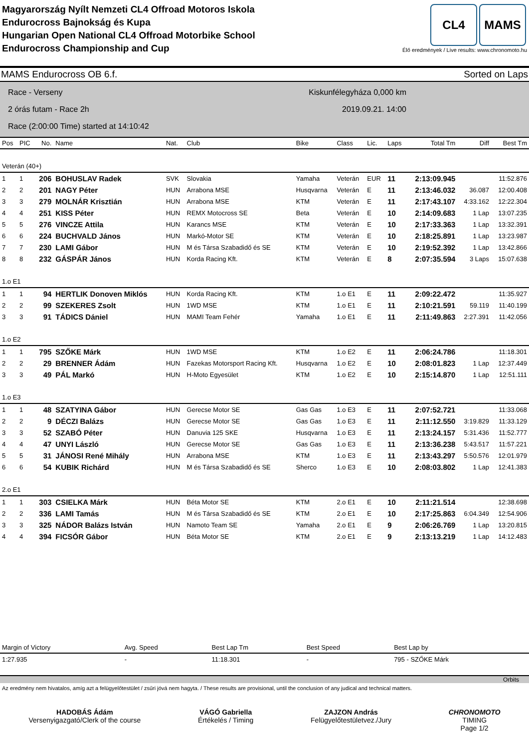Magyarország Nyílt Nemzeti CL4 Offroad Motoros Iskola
Endurocross Bajnokság és Kupa
Hungarian Open National CL4 Offroad Motorbike School
Endurocross Championship and Cup
CL4 MAMS
Élő eredmények / Live results: www.chronomoto.hu
MAMS Endurocross OB 6.f. Sorted on Laps
Race - Verseny
2 órás futam - Race 2h
Race (2:00:00 Time) started at 14:10:42
Kiskunfélegyháza 0,000 km
2019.09.21. 14:00
| Pos | PIC | No. | Name | Nat. | Club | Bike | Class | Lic. | Laps | Total Tm | Diff | Best Tm |
| --- | --- | --- | --- | --- | --- | --- | --- | --- | --- | --- | --- | --- |
| Veterán (40+) | | | | | | | | | | | | |
| 1 | 1 | 206 | BOHUSLAV Radek | SVK | Slovakia | Yamaha | Veterán | EUR | 11 | 2:13:09.945 | | 11:52.876 |
| 2 | 2 | 201 | NAGY Péter | HUN | Arrabona MSE | Husqvarna | Veterán | E | 11 | 2:13:46.032 | 36.087 | 12:00.408 |
| 3 | 3 | 279 | MOLNÁR Krisztián | HUN | Arrabona MSE | KTM | Veterán | E | 11 | 2:17:43.107 | 4:33.162 | 12:22.304 |
| 4 | 4 | 251 | KISS Péter | HUN | REMX Motocross SE | Beta | Veterán | E | 10 | 2:14:09.683 | 1 Lap | 13:07.235 |
| 5 | 5 | 276 | VINCZE Attila | HUN | Karancs MSE | KTM | Veterán | E | 10 | 2:17:33.363 | 1 Lap | 13:32.391 |
| 6 | 6 | 224 | BUCHVALD János | HUN | Markó-Motor SE | KTM | Veterán | E | 10 | 2:18:25.891 | 1 Lap | 13:23.987 |
| 7 | 7 | 230 | LAMI Gábor | HUN | M és Társa Szabadidő és SE | KTM | Veterán | E | 10 | 2:19:52.392 | 1 Lap | 13:42.866 |
| 8 | 8 | 232 | GÁSPÁR János | HUN | Korda Racing Kft. | KTM | Veterán | E | 8 | 2:07:35.594 | 3 Laps | 15:07.638 |
| 1.o E1 | | | | | | | | | | | | |
| 1 | 1 | 94 | HERTLIK Donoven Miklós | HUN | Korda Racing Kft. | KTM | 1.o E1 | E | 11 | 2:09:22.472 | | 11:35.927 |
| 2 | 2 | 99 | SZEKERES Zsolt | HUN | 1WD MSE | KTM | 1.o E1 | E | 11 | 2:10:21.591 | 59.119 | 11:40.199 |
| 3 | 3 | 91 | TÁDICS Dániel | HUN | MAMI Team Fehér | Yamaha | 1.o E1 | E | 11 | 2:11:49.863 | 2:27.391 | 11:42.056 |
| 1.o E2 | | | | | | | | | | | | |
| 1 | 1 | 795 | SZŐKE Márk | HUN | 1WD MSE | KTM | 1.o E2 | E | 11 | 2:06:24.786 | | 11:18.301 |
| 2 | 2 | 29 | BRENNER Ádám | HUN | Fazekas Motorsport Racing Kft. | Husqvarna | 1.o E2 | E | 10 | 2:08:01.823 | 1 Lap | 12:37.449 |
| 3 | 3 | 49 | PÁL Markó | HUN | H-Moto Egyesület | KTM | 1.o E2 | E | 10 | 2:15:14.870 | 1 Lap | 12:51.111 |
| 1.o E3 | | | | | | | | | | | | |
| 1 | 1 | 48 | SZATYINA Gábor | HUN | Gerecse Motor SE | Gas Gas | 1.o E3 | E | 11 | 2:07:52.721 | | 11:33.068 |
| 2 | 2 | 9 | DÉCZI Balázs | HUN | Gerecse Motor SE | Gas Gas | 1.o E3 | E | 11 | 2:11:12.550 | 3:19.829 | 11:33.129 |
| 3 | 3 | 52 | SZABÓ Péter | HUN | Danuvia 125 SKE | Husqvarna | 1.o E3 | E | 11 | 2:13:24.157 | 5:31.436 | 11:52.777 |
| 4 | 4 | 47 | UNYI László | HUN | Gerecse Motor SE | Gas Gas | 1.o E3 | E | 11 | 2:13:36.238 | 5:43.517 | 11:57.221 |
| 5 | 5 | 31 | JÁNOSI René Mihály | HUN | Arrabona MSE | KTM | 1.o E3 | E | 11 | 2:13:43.297 | 5:50.576 | 12:01.979 |
| 6 | 6 | 54 | KUBIK Richárd | HUN | M és Társa Szabadidő és SE | Sherco | 1.o E3 | E | 10 | 2:08:03.802 | 1 Lap | 12:41.383 |
| 2.o E1 | | | | | | | | | | | | |
| 1 | 1 | 303 | CSIELKA Márk | HUN | Béta Motor SE | KTM | 2.o E1 | E | 10 | 2:11:21.514 | | 12:38.698 |
| 2 | 2 | 336 | LAMI Tamás | HUN | M és Társa Szabadidő és SE | KTM | 2.o E1 | E | 10 | 2:17:25.863 | 6:04.349 | 12:54.906 |
| 3 | 3 | 325 | NÁDOR Balázs István | HUN | Namoto Team SE | Yamaha | 2.o E1 | E | 9 | 2:06:26.769 | 1 Lap | 13:20.815 |
| 4 | 4 | 394 | FICSÓR Gábor | HUN | Béta Motor SE | KTM | 2.o E1 | E | 9 | 2:13:13.219 | 1 Lap | 14:12.483 |
| Margin of Victory | Avg. Speed | Best Lap Tm | Best Speed | Best Lap by |
| --- | --- | --- | --- | --- |
| 1:27.935 | - | 11:18.301 | - | 795 - SZŐKE Márk |
Orbits
Az eredmény nem hivatalos, amíg azt a felügyelőtestület / zsűri jóvá nem hagyta. / These results are provisional, until the conclusion of any judical and technical matters.
HADOBÁS Ádám
Versenyigazgató/Clerk of the course
VÁGÓ Gabriella
Értékelés / Timing
ZAJZON András
Felügyelőtestületvez./Jury
CHRONOMOTO
TIMING
Page 1/2